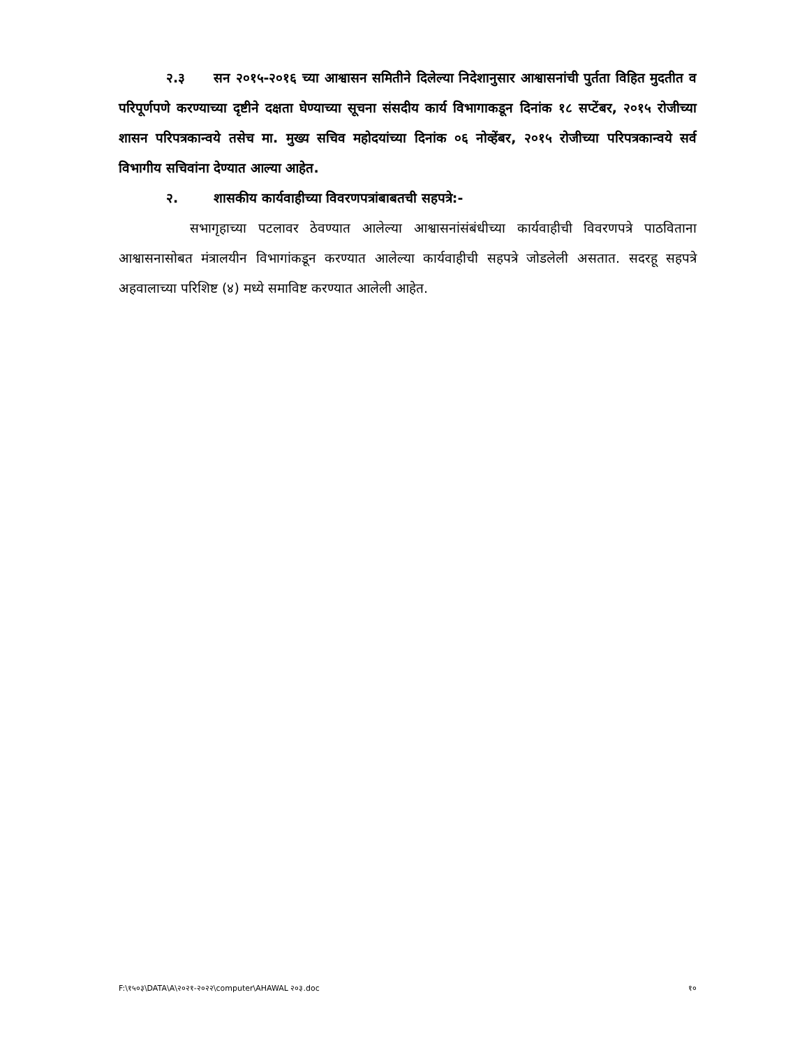२.३ सन २०१५-२०१६ च्या आश्वासन समितीने दिलेल्या निदेशानुसार आश्वासनांची पुर्तता विहित मुदतीत व परिपूर्णपणे करण्याच्या दृष्टीने दक्षता घेण्याच्या सूचना संसदीय कार्य विभागाकडून दिनांक १८ सप्टेंबर, २०१५ रोजीच्या शासन परिपत्रकान्वये तसेच मा. मुख्य सचिव महोदयांच्या दिनांक ०६ नोव्हेंबर, २०१५ रोजीच्या परिपत्रकान्वये सर्व विभागीय सचिवांना देण्यात आल्या आहेत.
२. शासकीय कार्यवाहीच्या विवरणपत्रांबाबतची सहपत्रे:-
सभागृहाच्या पटलावर ठेवण्यात आलेल्या आश्वासनांसंबंधीच्या कार्यवाहीची विवरणपत्रे पाठविताना आश्वासनासोबत मंत्रालयीन विभागांकडून करण्यात आलेल्या कार्यवाहीची सहपत्रे जोडलेली असतात. सदरहू सहपत्रे अहवालाच्या परिशिष्ट (४) मध्ये समाविष्ट करण्यात आलेली आहेत.
F:\१५०३\DATA\A\२०२१-२०२२\computer\AHAWAL २०३.doc १०